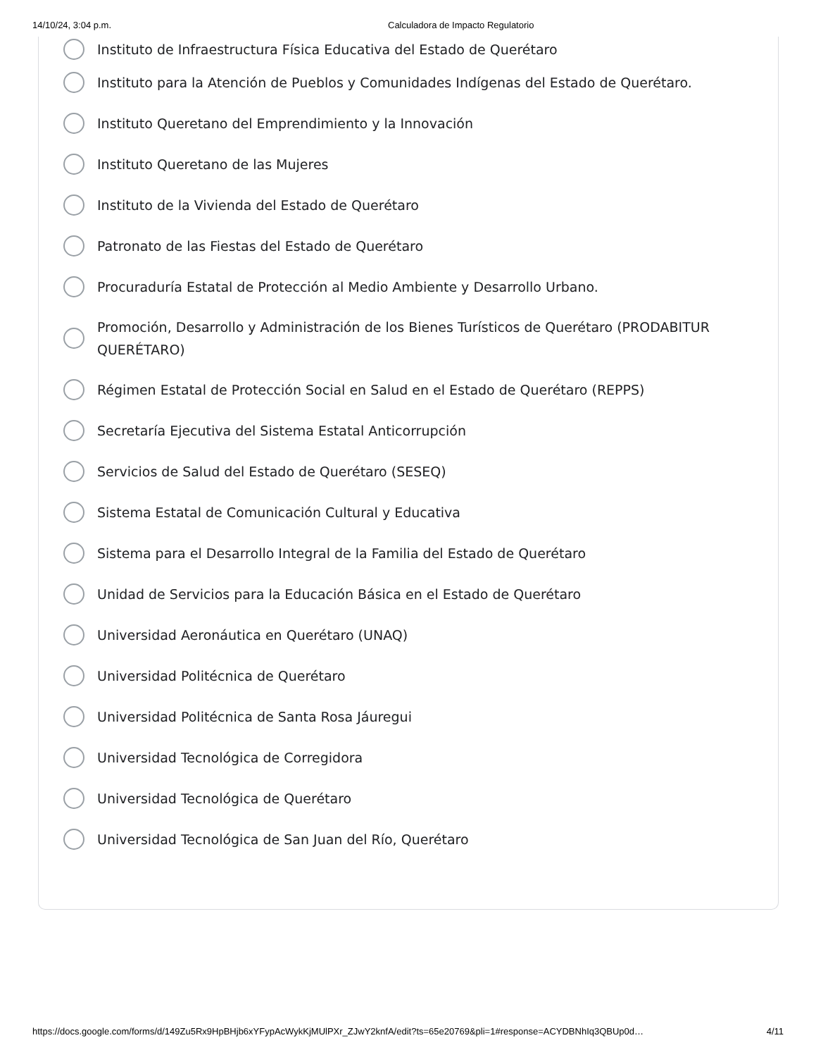14/10/24, 3:04 p.m. Calculadora de Impacto Regulatorio
Instituto de Infraestructura Física Educativa del Estado de Querétaro
Instituto para la Atención de Pueblos y Comunidades Indígenas del Estado de Querétaro.
Instituto Queretano del Emprendimiento y la Innovación
Instituto Queretano de las Mujeres
Instituto de la Vivienda del Estado de Querétaro
Patronato de las Fiestas del Estado de Querétaro
Procuraduría Estatal de Protección al Medio Ambiente y Desarrollo Urbano.
Promoción, Desarrollo y Administración de los Bienes Turísticos de Querétaro (PRODABITUR QUERÉTARO)
Régimen Estatal de Protección Social en Salud en el Estado de Querétaro (REPPS)
Secretaría Ejecutiva del Sistema Estatal Anticorrupción
Servicios de Salud del Estado de Querétaro (SESEQ)
Sistema Estatal de Comunicación Cultural y Educativa
Sistema para el Desarrollo Integral de la Familia del Estado de Querétaro
Unidad de Servicios para la Educación Básica en el Estado de Querétaro
Universidad Aeronáutica en Querétaro (UNAQ)
Universidad Politécnica de Querétaro
Universidad Politécnica de Santa Rosa Jáuregui
Universidad Tecnológica de Corregidora
Universidad Tecnológica de Querétaro
Universidad Tecnológica de San Juan del Río, Querétaro
https://docs.google.com/forms/d/149Zu5Rx9HpBHjb6xYFypAcWykKjMUlPXr_ZJwY2knfA/edit?ts=65e20769&pli=1#response=ACYDBNhIq3QBUp0d… 4/11